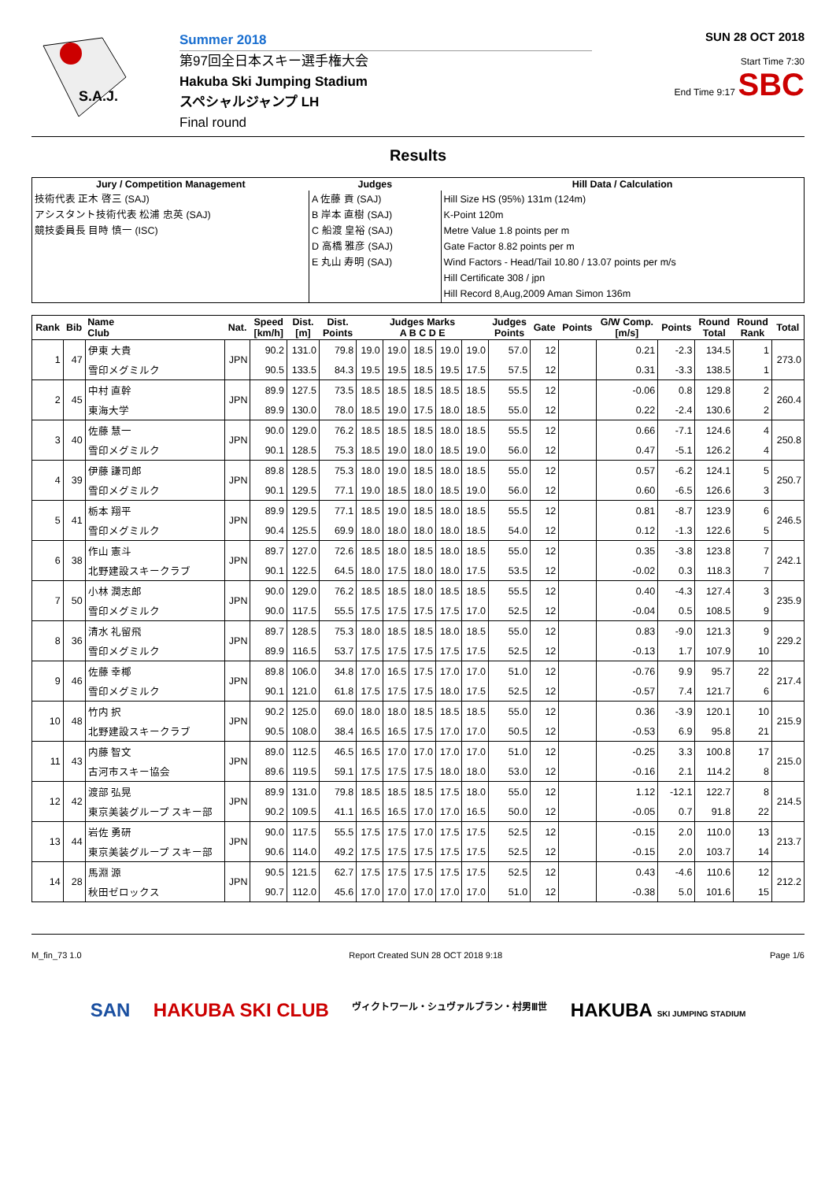S.A.J.
Summer 2018
第97回全日本スキー選手権大会
Hakuba Ski Jumping Stadium
スペシャルジャンプ LH
Final round
SUN 28 OCT 2018
Start Time 7:30
End Time 9:17 SBC
Results
| Jury / Competition Management | Judges | Hill Data / Calculation |
| --- | --- | --- |
| 技術代表 正木 啓三 (SAJ) アシスタント技術代表 松浦 忠英 (SAJ) 競技委員長 目時 慎一 (ISC) | A 佐藤 貢 (SAJ) B 岸本 直樹 (SAJ) C 船渡 皇裕 (SAJ) D 高橋 雅彦 (SAJ) E 丸山 寿明 (SAJ) | Hill Size HS (95%) 131m (124m) K-Point 120m Metre Value 1.8 points per m Gate Factor 8.82 points per m Wind Factors - Head/Tail 10.80 / 13.07 points per m/s Hill Certificate 308 / jpn Hill Record 8,Aug,2009 Aman Simon 136m |
| Rank | Bib | Name Club | Nat. | Speed [km/h] | Dist. [m] | Dist. Points | Judges Marks A B C D E | | | | | Judges Points | Gate | Points | G/W Comp. [m/s] | Points | Round Total | Round Rank | Total |
| --- | --- | --- | --- | --- | --- | --- | --- | --- | --- | --- | --- | --- | --- | --- | --- | --- | --- | --- | --- |
| 1 | 47 | 伊東 大貴 | JPN | 90.2 | 131.0 | 79.8 | 19.0 | 19.0 | 18.5 | 19.0 | 19.0 | 57.0 | 12 | | 0.21 | -2.3 | 134.5 | 1 | 273.0 |
| | | 雪印メグミルク | | 90.5 | 133.5 | 84.3 | 19.5 | 19.5 | 18.5 | 19.5 | 17.5 | 57.5 | 12 | | 0.31 | -3.3 | 138.5 | 1 | |
| 2 | 45 | 中村 直幹 | JPN | 89.9 | 127.5 | 73.5 | 18.5 | 18.5 | 18.5 | 18.5 | 18.5 | 55.5 | 12 | | -0.06 | 0.8 | 129.8 | 2 | 260.4 |
| | | 東海大学 | | 89.9 | 130.0 | 78.0 | 18.5 | 19.0 | 17.5 | 18.0 | 18.5 | 55.0 | 12 | | 0.22 | -2.4 | 130.6 | 2 | |
| 3 | 40 | 佐藤 慧一 | JPN | 90.0 | 129.0 | 76.2 | 18.5 | 18.5 | 18.5 | 18.0 | 18.5 | 55.5 | 12 | | 0.66 | -7.1 | 124.6 | 4 | 250.8 |
| | | 雪印メグミルク | | 90.1 | 128.5 | 75.3 | 18.5 | 19.0 | 18.0 | 18.5 | 19.0 | 56.0 | 12 | | 0.47 | -5.1 | 126.2 | 4 | |
| 4 | 39 | 伊藤 謙司郎 | JPN | 89.8 | 128.5 | 75.3 | 18.0 | 19.0 | 18.5 | 18.0 | 18.5 | 55.0 | 12 | | 0.57 | -6.2 | 124.1 | 5 | 250.7 |
| | | 雪印メグミルク | | 90.1 | 129.5 | 77.1 | 19.0 | 18.5 | 18.0 | 18.5 | 19.0 | 56.0 | 12 | | 0.60 | -6.5 | 126.6 | 3 | |
| 5 | 41 | 栃本 翔平 | JPN | 89.9 | 129.5 | 77.1 | 18.5 | 19.0 | 18.5 | 18.0 | 18.5 | 55.5 | 12 | | 0.81 | -8.7 | 123.9 | 6 | 246.5 |
| | | 雪印メグミルク | | 90.4 | 125.5 | 69.9 | 18.0 | 18.0 | 18.0 | 18.0 | 18.5 | 54.0 | 12 | | 0.12 | -1.3 | 122.6 | 5 | |
| 6 | 38 | 作山 憲斗 | JPN | 89.7 | 127.0 | 72.6 | 18.5 | 18.0 | 18.5 | 18.0 | 18.5 | 55.0 | 12 | | 0.35 | -3.8 | 123.8 | 7 | 242.1 |
| | | 北野建設スキークラブ | | 90.1 | 122.5 | 64.5 | 18.0 | 17.5 | 18.0 | 18.0 | 17.5 | 53.5 | 12 | | -0.02 | 0.3 | 118.3 | 7 | |
| 7 | 50 | 小林 潤志郎 | JPN | 90.0 | 129.0 | 76.2 | 18.5 | 18.5 | 18.0 | 18.5 | 18.5 | 55.5 | 12 | | 0.40 | -4.3 | 127.4 | 3 | 235.9 |
| | | 雪印メグミルク | | 90.0 | 117.5 | 55.5 | 17.5 | 17.5 | 17.5 | 17.5 | 17.0 | 52.5 | 12 | | -0.04 | 0.5 | 108.5 | 9 | |
| 8 | 36 | 清水 礼留飛 | JPN | 89.7 | 128.5 | 75.3 | 18.0 | 18.5 | 18.5 | 18.0 | 18.5 | 55.0 | 12 | | 0.83 | -9.0 | 121.3 | 9 | 229.2 |
| | | 雪印メグミルク | | 89.9 | 116.5 | 53.7 | 17.5 | 17.5 | 17.5 | 17.5 | 17.5 | 52.5 | 12 | | -0.13 | 1.7 | 107.9 | 10 | |
| 9 | 46 | 佐藤 幸椰 | JPN | 89.8 | 106.0 | 34.8 | 17.0 | 16.5 | 17.5 | 17.0 | 17.0 | 51.0 | 12 | | -0.76 | 9.9 | 95.7 | 22 | 217.4 |
| | | 雪印メグミルク | | 90.1 | 121.0 | 61.8 | 17.5 | 17.5 | 17.5 | 18.0 | 17.5 | 52.5 | 12 | | -0.57 | 7.4 | 121.7 | 6 | |
| 10 | 48 | 竹内 択 | JPN | 90.2 | 125.0 | 69.0 | 18.0 | 18.0 | 18.5 | 18.5 | 18.5 | 55.0 | 12 | | 0.36 | -3.9 | 120.1 | 10 | 215.9 |
| | | 北野建設スキークラブ | | 90.5 | 108.0 | 38.4 | 16.5 | 16.5 | 17.5 | 17.0 | 17.0 | 50.5 | 12 | | -0.53 | 6.9 | 95.8 | 21 | |
| 11 | 43 | 内藤 智文 | JPN | 89.0 | 112.5 | 46.5 | 16.5 | 17.0 | 17.0 | 17.0 | 17.0 | 51.0 | 12 | | -0.25 | 3.3 | 100.8 | 17 | 215.0 |
| | | 古河市スキー協会 | | 89.6 | 119.5 | 59.1 | 17.5 | 17.5 | 17.5 | 18.0 | 18.0 | 53.0 | 12 | | -0.16 | 2.1 | 114.2 | 8 | |
| 12 | 42 | 渡部 弘晃 | JPN | 89.9 | 131.0 | 79.8 | 18.5 | 18.5 | 18.5 | 17.5 | 18.0 | 55.0 | 12 | | 1.12 | -12.1 | 122.7 | 8 | 214.5 |
| | | 東京美装グループ スキー部 | | 90.2 | 109.5 | 41.1 | 16.5 | 16.5 | 17.0 | 17.0 | 16.5 | 50.0 | 12 | | -0.05 | 0.7 | 91.8 | 22 | |
| 13 | 44 | 岩佐 勇研 | JPN | 90.0 | 117.5 | 55.5 | 17.5 | 17.5 | 17.0 | 17.5 | 17.5 | 52.5 | 12 | | -0.15 | 2.0 | 110.0 | 13 | 213.7 |
| | | 東京美装グループ スキー部 | | 90.6 | 114.0 | 49.2 | 17.5 | 17.5 | 17.5 | 17.5 | 17.5 | 52.5 | 12 | | -0.15 | 2.0 | 103.7 | 14 | |
| 14 | 28 | 馬淵 源 | JPN | 90.5 | 121.5 | 62.7 | 17.5 | 17.5 | 17.5 | 17.5 | 17.5 | 52.5 | 12 | | 0.43 | -4.6 | 110.6 | 12 | 212.2 |
| | | 秋田ゼロックス | | 90.7 | 112.0 | 45.6 | 17.0 | 17.0 | 17.0 | 17.0 | 17.0 | 51.0 | 12 | | -0.38 | 5.0 | 101.6 | 15 | |
M_fin_73 1.0 Report Created SUN 28 OCT 2018 9:18 Page 1/6
SAN HAKUBA SKI CLUB ヴィクトワール・シュヴァルブラン・村男Ⅲ世 HAKUBA SKI JUMPING STADIUM